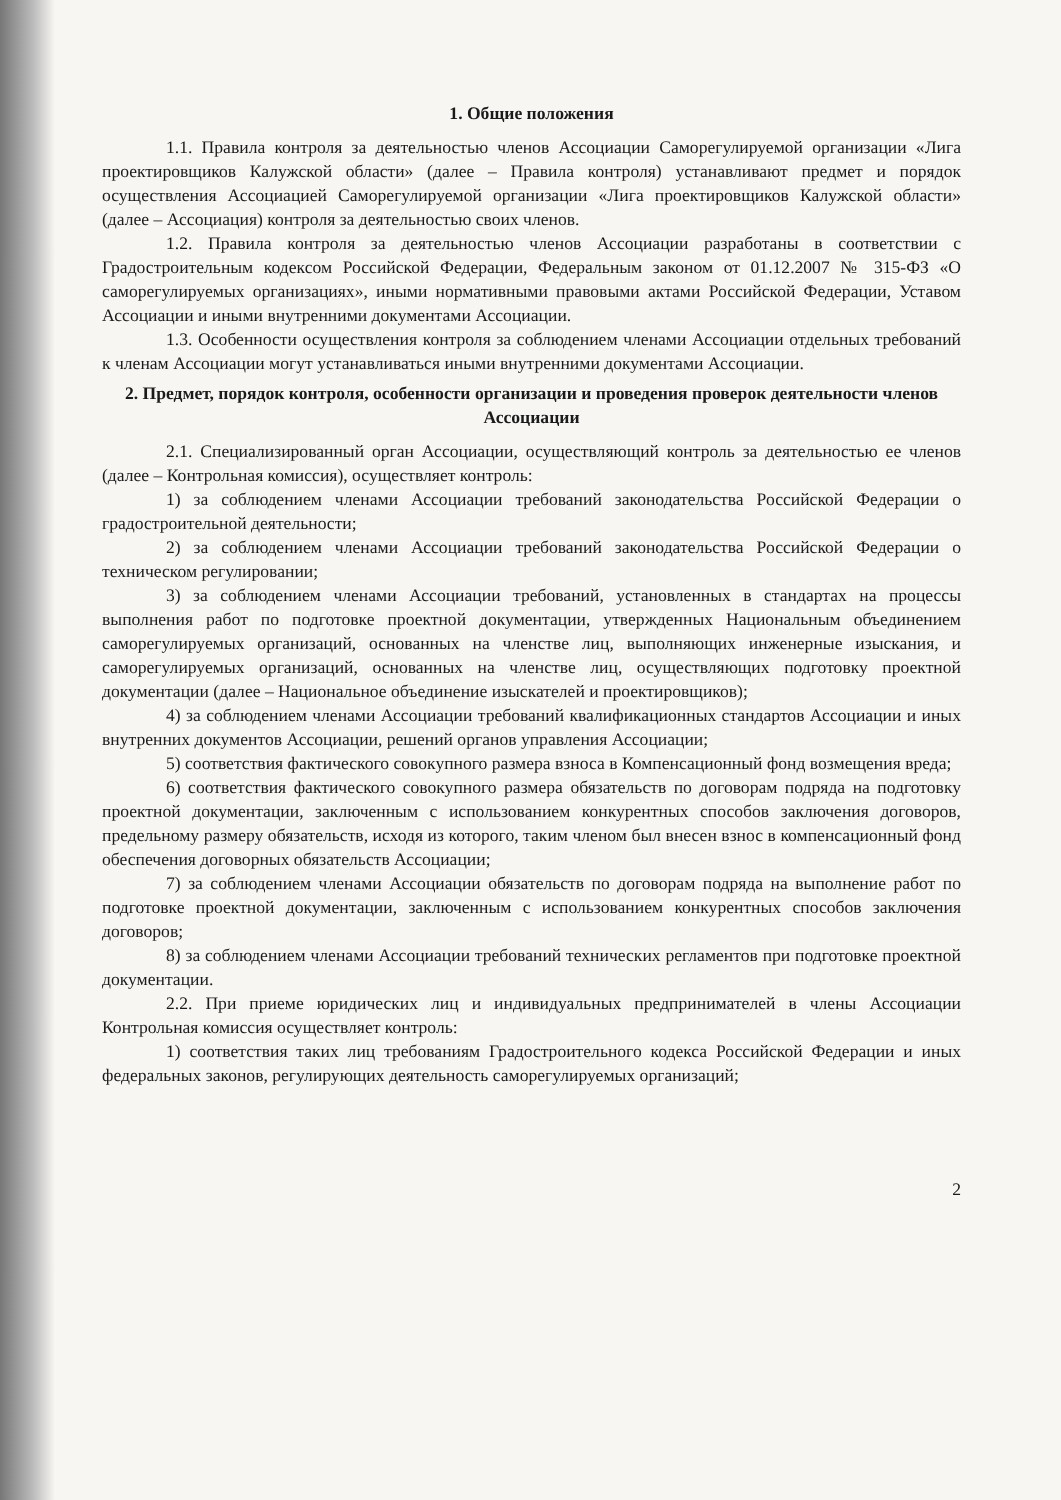1. Общие положения
1.1. Правила контроля за деятельностью членов Ассоциации Саморегулируемой организации «Лига проектировщиков Калужской области» (далее – Правила контроля) устанавливают предмет и порядок осуществления Ассоциацией Саморегулируемой организации «Лига проектировщиков Калужской области» (далее – Ассоциация) контроля за деятельностью своих членов.
1.2. Правила контроля за деятельностью членов Ассоциации разработаны в соответствии с Градостроительным кодексом Российской Федерации, Федеральным законом от 01.12.2007 № 315-ФЗ «О саморегулируемых организациях», иными нормативными правовыми актами Российской Федерации, Уставом Ассоциации и иными внутренними документами Ассоциации.
1.3. Особенности осуществления контроля за соблюдением членами Ассоциации отдельных требований к членам Ассоциации могут устанавливаться иными внутренними документами Ассоциации.
2. Предмет, порядок контроля, особенности организации и проведения проверок деятельности членов Ассоциации
2.1. Специализированный орган Ассоциации, осуществляющий контроль за деятельностью ее членов (далее – Контрольная комиссия), осуществляет контроль:
1) за соблюдением членами Ассоциации требований законодательства Российской Федерации о градостроительной деятельности;
2) за соблюдением членами Ассоциации требований законодательства Российской Федерации о техническом регулировании;
3) за соблюдением членами Ассоциации требований, установленных в стандартах на процессы выполнения работ по подготовке проектной документации, утвержденных Национальным объединением саморегулируемых организаций, основанных на членстве лиц, выполняющих инженерные изыскания, и саморегулируемых организаций, основанных на членстве лиц, осуществляющих подготовку проектной документации (далее – Национальное объединение изыскателей и проектировщиков);
4) за соблюдением членами Ассоциации требований квалификационных стандартов Ассоциации и иных внутренних документов Ассоциации, решений органов управления Ассоциации;
5) соответствия фактического совокупного размера взноса в Компенсационный фонд возмещения вреда;
6) соответствия фактического совокупного размера обязательств по договорам подряда на подготовку проектной документации, заключенным с использованием конкурентных способов заключения договоров, предельному размеру обязательств, исходя из которого, таким членом был внесен взнос в компенсационный фонд обеспечения договорных обязательств Ассоциации;
7) за соблюдением членами Ассоциации обязательств по договорам подряда на выполнение работ по подготовке проектной документации, заключенным с использованием конкурентных способов заключения договоров;
8) за соблюдением членами Ассоциации требований технических регламентов при подготовке проектной документации.
2.2. При приеме юридических лиц и индивидуальных предпринимателей в члены Ассоциации Контрольная комиссия осуществляет контроль:
1) соответствия таких лиц требованиям Градостроительного кодекса Российской Федерации и иных федеральных законов, регулирующих деятельность саморегулируемых организаций;
2